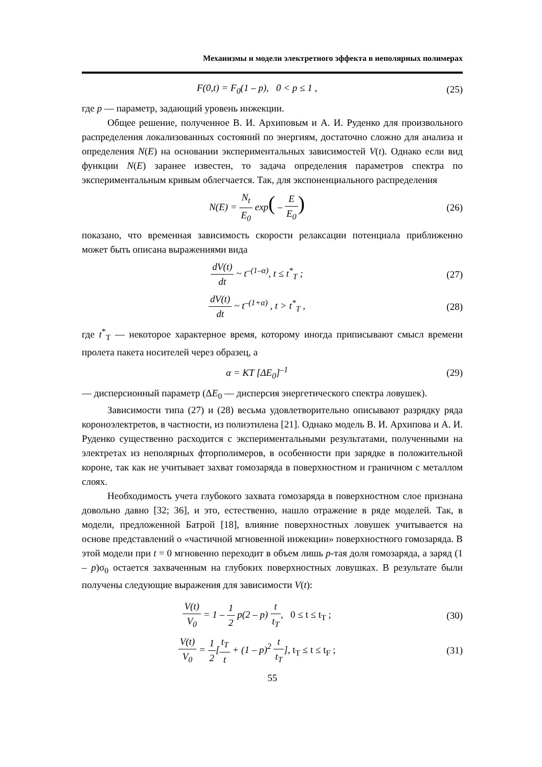Механизмы и модели электретного эффекта в неполярных полимерах
F(0,t) = F<sub>0</sub>(1 – p), 0 < p ≤ 1 ,
(25)
где p — параметр, задающий уровень инжекции.
Общее решение, полученное В. И. Архиповым и А. И. Руденко для произвольного распределения локализованных состояний по энергиям, достаточно сложно для анализа и определения N(E) на основании экспериментальных зависимостей V(t). Однако если вид функции N(E) заранее известен, то задача определения параметров спектра по экспериментальным кривым облегчается. Так, для экспоненциального распределения
N(E) = N<sub>t</sub> E<sub>0</sub> exp( – E E<sub>0</sub>)
(26)
показано, что временная зависимость скорости релаксации потенциала приближенно может быть описана выражениями вида
dV(t) dt ~ t<sup>–(1–α)</sup>, t ≤ t<sup>*</sup><sub>T</sub> ; (27)
dV(t) dt ~ t<sup>–(1+α)</sup> , t > t<sup>*</sup><sub>T</sub> , (28)
где t<sup>*</sup><sub>Т</sub> — некоторое характерное время, которому иногда приписывают смысл времени пролета пакета носителей через образец, а
α = KT [ΔE<sub>0</sub>]<sup>–1</sup> (29)
— дисперсионный параметр (ΔE<sub>0</sub> — дисперсия энергетического спектра ловушек).
Зависимости типа (27) и (28) весьма удовлетворительно описывают разрядку ряда короноэлектретов, в частности, из полиэтилена [21]. Однако модель В. И. Архипова и А. И. Руденко существенно расходится с экспериментальными результатами, полученными на электретах из неполярных фторполимеров, в особенности при зарядке в положительной короне, так как не учитывает захват гомозаряда в поверхностном и граничном с металлом слоях.
Необходимость учета глубокого захвата гомозаряда в поверхностном слое признана довольно давно [32; 36], и это, естественно, нашло отражение в ряде моделей. Так, в модели, предложенной Батрой [18], влияние поверхностных ловушек учитывается на основе представлений о «частичной мгновенной инжекции» поверхностного гомозаряда. В этой модели при t = 0 мгновенно переходит в объем лишь p-тая доля гомозаряда, а заряд (1 – p)σ<sub>0</sub> остается захваченным на глубоких поверхностных ловушках. В результате были получены следующие выражения для зависимости V(t):
V(t) V<sub>0</sub> = 1 – 1 2 p(2 – p) t t<sub>T</sub>, 0 ≤ t ≤ t<sub>T</sub> ;
(30)
V(t) V<sub>0</sub> = 1 2[t<sub>T</sub> t + (1 – p)<sup>2</sup> t t<sub>T</sub>], t<sub>T</sub> ≤ t ≤ t<sub>F</sub> ;
(31)
55